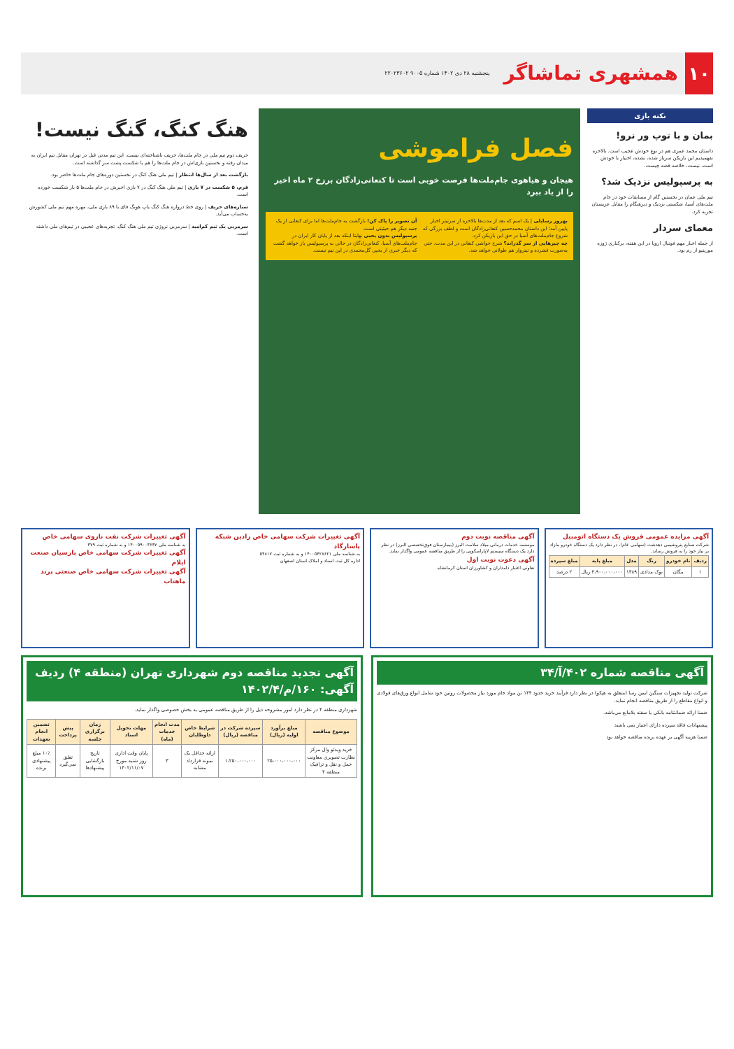۱۰
همشهری تماشاگر
پنجشنبه ۲۸ دی ۱۴۰۲ شماره ۹۰۰۵ ۲۲۰۲۳۶۰۲
نکته بازی
بمان و با توپ ور نرو!
داستان محمد عمری هم در نوع خودش عجیب است. بالاخره نفهمیدیم این بازیکن سرباز شده، نشده، اختیار با خودش است، نیست، خلاصه قصه چیست.
به پرسپولیس نزدیک شد؟
تیم ملی عمان در نخستین گام از مسابقات خود در جام ملت‌های آسیا، شکستی نزدیک و دیرهنگام را مقابل عربستان تجربه کرد.
معمای سردار
از جمله اخبار مهم فوتبال اروپا در این هفته، برکناری ژوزه مورینیو از رم بود.
فصل فراموشی
هیجان و هیاهوی جام‌ملت‌ها فرصت خوبی است تا کنعانی‌زادگان برزخ ۲ ماه اخیر را از یاد ببرد
بهروز رسایلی | یک اسم که بعد از مدت‌ها بالاخره از سرتیتر اخبار پایین آمد؛ این داستان محمدحسین کنعانی‌زادگان است و لطف بزرگی که شروع جام‌ملت‌های آسیا در حق این بازیکن کرد.
چه چیزهایی از سر گذراند؟ شرح حواشی کنعانی در این مدت، حتی به‌صورت فشرده و تیتروار هم طولانی خواهد شد.
آن تصویر را پاک کن! بازگشت به جام‌ملت‌ها اما برای کنعانی از یک جنبه دیگر هم حیثیتی است.
پرسپولیس بدون یحیی نهایتا اینکه بعد از پایان کار ایران در جام‌ملت‌های آسیا، کنعانی‌زادگان در حالی به پرسپولیس باز خواهد گشت که دیگر خبری از یحیی گل‌محمدی در این تیم نیست.
هنگ کنگ، گنگ نیست!
حریف دوم تیم ملی در جام ملت‌ها، حریف ناشناخته‌ای نیست. این تیم مدتی قبل در تهران مقابل تیم ایران به میدان رفته و نخستین بازی‌اش در جام ملت‌ها را هم با شکست پشت سر گذاشته است.
بازگشت بعد از سال‌ها انتظار | تیم ملی هنگ کنگ در نخستین دوره‌های جام ملت‌ها حاضر بود.
فرم، ۵ شکست در ۷ بازی | تیم ملی هنگ کنگ در ۷ بازی اخیرش در جام ملت‌ها ۵ بار شکست خورده است.
ستاره‌های حریف | روی خط دروازه هنگ کنگ یاپ هونگ فای با ۸۹ بازی ملی، مهره مهم تیم ملی کشورش به‌حساب می‌آید.
سرمربی یک تیم کم‌امید | سرمربی نروژی تیم ملی هنگ کنگ، تجربه‌های عجیبی در تیم‌های ملی داشته است.
آگهی مزایده عمومی فروش یک دستگاه اتومبیل
شرکت صنایع پتروشیمی دهدشت (سهامی عام)، در نظر دارد یک دستگاه خودرو مازاد بر نیاز خود را به فروش رساند.
| ردیف | نام خودرو | رنگ | مدل | مبلغ پایه | مبلغ سپرده |
| --- | --- | --- | --- | --- | --- |
| ۱ | مگان | نوک مدادی | ۱۳۸۹ | ۴،۹۰۰،۰۰۰،۰۰۰ ریال | ۲ درصد |
آگهی مناقصه نوبت دوم
موسسه خدمات درمانی میلاد سلامت البرز (بیمارستان فوق‌تخصصی البرز) در نظر دارد یک دستگاه سیستم لاپاراسکوپی را از طریق مناقصه عمومی واگذار نماید.
آگهی دعوت نوبت اول
تعاونی اعتبار دامداران و کشاورزان استان کرمانشاه
آگهی تغییرات شرکت سهامی خاص رادین شبکه پاسارگاد
به شناسه ملی ۱۴۰۰۵۴۲۸۶۲۱ و به شماره ثبت ۵۴۸۱۷
اداره کل ثبت اسناد و املاک استان اصفهان
آگهی تغییرات شرکت نفت ناروی سهامی خاص
به شناسه ملی ۱۴۰۰۵۹۰۰۳۶۴۷ و به شماره ثبت ۳۷۹
آگهی تغییرات شرکت سهامی خاص پارسیان صنعت ایلام
آگهی تغییرات شرکت سهامی خاص صنعتی پرند ماهتاب
آگهی مناقصه شماره ۴۰۲/آ/۳۴
شرکت تولید تجهیزات سنگین ایمن رسا (متعلق به هپکو) در نظر دارد فرآیند خرید حدود ۱۴۴ تن مواد خام مورد نیاز محصولات روتین خود شامل انواع ورق‌های فولادی و انواع مقاطع را از طریق مناقصه انجام نماید.
ضمنا ارائه ضمانتنامه بانکی یا سفته بلامانع می‌باشد.
پیشنهادات فاقد سپرده دارای اعتبار نمی باشند
ضمنا هزینه آگهی بر عهده برنده مناقصه خواهد بود
آگهی تجدید مناقصه دوم شهرداری تهران (منطقه ۴) ردیف آگهی: ۱۶۰/م/۱۴۰۲/۴
شهرداری منطقه ۴ در نظر دارد امور مشروحه ذیل را از طریق مناقصه عمومی به بخش خصوصی واگذار نماید.
| موضوع مناقصه | مبلغ برآورد اولیه (ریال) | سپرده شرکت در مناقصه (ریال) | شرایط خاص داوطلبان | مدت انجام خدمات (ماه) | مهلت تحویل اسناد | زمان برگزاری جلسه | پیش پرداخت | تضمین انجام تعهدات |
| --- | --- | --- | --- | --- | --- | --- | --- | --- |
| خرید ویدئو وال مرکز نظارت تصویری معاونت حمل و نقل و ترافیک منطقه ۴ | ۲۵،۰۰۰،۰۰۰،۰۰۰ | ۱،۲۵۰،۰۰۰،۰۰۰ | ارائه حداقل یک نمونه قرارداد مشابه | ۳ | پایان وقت اداری روز شنبه مورخ ۱۴۰۲/۱۱/۰۷ | تاریخ بازگشایی پیشنهادها | تعلق نمی‌گیرد | ۱۰٪ مبلغ پیشنهادی برنده |